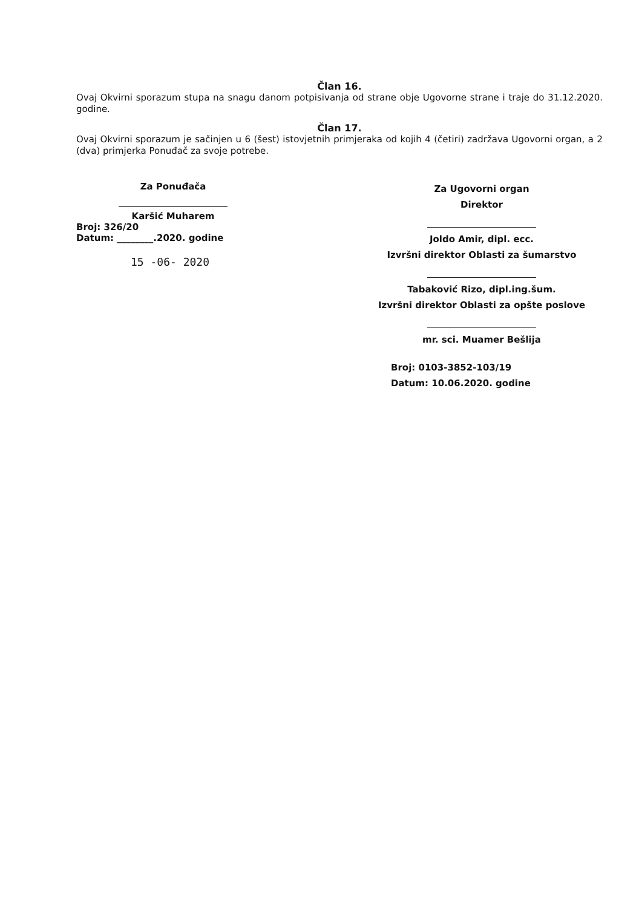Član 16.
Ovaj Okvirni sporazum stupa na snagu danom potpisivanja od strane obje Ugovorne strane i traje do 31.12.2020. godine.
Član 17.
Ovaj Okvirni sporazum je sačinjen u 6 (šest) istovjetnih primjeraka od kojih 4 (četiri) zadržava Ugovorni organ, a 2 (dva) primjerka Ponuđač za svoje potrebe.
Za Ponuđača
Karšić Muharem
Broj: 326/20
Datum: ________.2020. godine
15 -06- 2020
Za Ugovorni organ
Direktor
Joldo Amir, dipl. ecc.
Izvršni direktor Oblasti za šumarstvo
Tabaković Rizo, dipl.ing.šum.
Izvršni direktor Oblasti za opšte poslove
mr. sci. Muamer Bešlija
Broj: 0103-3852-103/19
Datum: 10.06.2020. godine